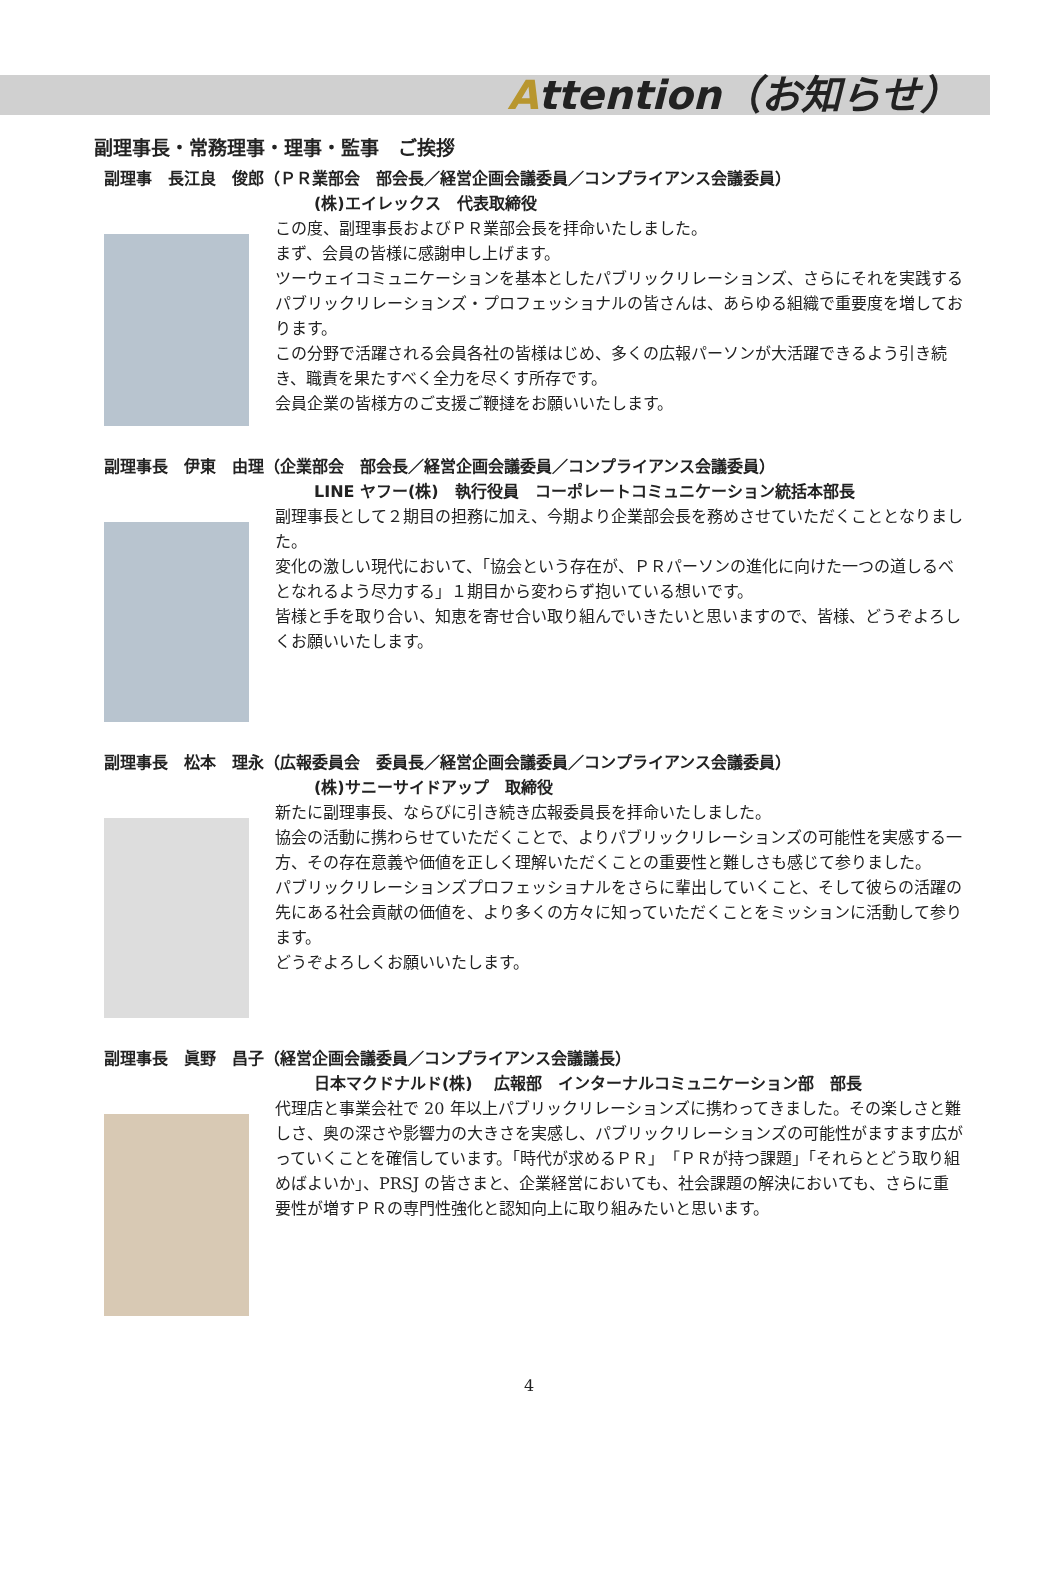Attention（お知らせ）
副理事長・常務理事・理事・監事　ご挨拶
副理事　長江良　俊郎（ＰＲ業部会　部会長／経営企画会議委員／コンプライアンス会議委員）
(株)エイレックス　代表取締役
この度、副理事長およびＰＲ業部会長を拝命いたしました。
まず、会員の皆様に感謝申し上げます。
ツーウェイコミュニケーションを基本としたパブリックリレーションズ、さらにそれを実践するパブリックリレーションズ・プロフェッショナルの皆さんは、あらゆる組織で重要度を増しております。
この分野で活躍される会員各社の皆様はじめ、多くの広報パーソンが大活躍できるよう引き続き、職責を果たすべく全力を尽くす所存です。
会員企業の皆様方のご支援ご鞭撻をお願いいたします。
副理事長　伊東　由理（企業部会　部会長／経営企画会議委員／コンプライアンス会議委員）
LINE ヤフー(株)　執行役員　コーポレートコミュニケーション統括本部長
副理事長として２期目の担務に加え、今期より企業部会長を務めさせていただくこととなりました。
変化の激しい現代において、「協会という存在が、ＰＲパーソンの進化に向けた一つの道しるべとなれるよう尽力する」１期目から変わらず抱いている想いです。
皆様と手を取り合い、知恵を寄せ合い取り組んでいきたいと思いますので、皆様、どうぞよろしくお願いいたします。
副理事長　松本　理永（広報委員会　委員長／経営企画会議委員／コンプライアンス会議委員）
(株)サニーサイドアップ　取締役
新たに副理事長、ならびに引き続き広報委員長を拝命いたしました。
協会の活動に携わらせていただくことで、よりパブリックリレーションズの可能性を実感する一方、その存在意義や価値を正しく理解いただくことの重要性と難しさも感じて参りました。
パブリックリレーションズプロフェッショナルをさらに輩出していくこと、そして彼らの活躍の先にある社会貢献の価値を、より多くの方々に知っていただくことをミッションに活動して参ります。
どうぞよろしくお願いいたします。
副理事長　眞野　昌子（経営企画会議委員／コンプライアンス会議議長）
日本マクドナルド(株)　 広報部　インターナルコミュニケーション部　部長
代理店と事業会社で 20 年以上パブリックリレーションズに携わってきました。その楽しさと難しさ、奥の深さや影響力の大きさを実感し、パブリックリレーションズの可能性がますます広がっていくことを確信しています。「時代が求めるＰＲ」「ＰＲが持つ課題」「それらとどう取り組めばよいか」、PRSJ の皆さまと、企業経営においても、社会課題の解決においても、さらに重要性が増すＰＲの専門性強化と認知向上に取り組みたいと思います。
4